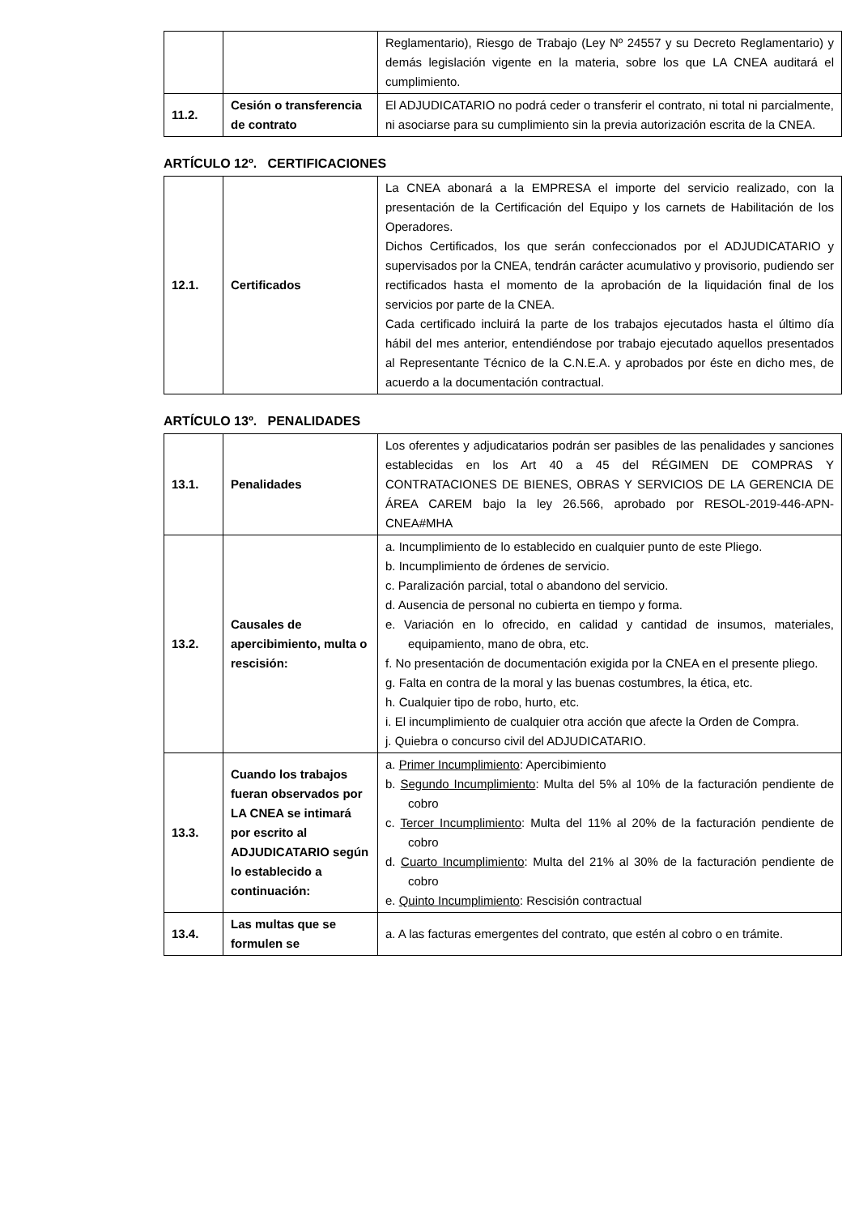| | | Reglamentario), Riesgo de Trabajo (Ley Nº 24557 y su Decreto Reglamentario) y demás legislación vigente en la materia, sobre los que LA CNEA auditará el cumplimiento. |
| 11.2. | Cesión o transferencia de contrato | El ADJUDICATARIO no podrá ceder o transferir el contrato, ni total ni parcialmente, ni asociarse para su cumplimiento sin la previa autorización escrita de la CNEA. |
ARTÍCULO 12º. CERTIFICACIONES
| 12.1. | Certificados | La CNEA abonará a la EMPRESA el importe del servicio realizado, con la presentación de la Certificación del Equipo y los carnets de Habilitación de los Operadores. Dichos Certificados, los que serán confeccionados por el ADJUDICATARIO y supervisados por la CNEA, tendrán carácter acumulativo y provisorio, pudiendo ser rectificados hasta el momento de la aprobación de la liquidación final de los servicios por parte de la CNEA. Cada certificado incluirá la parte de los trabajos ejecutados hasta el último día hábil del mes anterior, entendiéndose por trabajo ejecutado aquellos presentados al Representante Técnico de la C.N.E.A. y aprobados por éste en dicho mes, de acuerdo a la documentación contractual. |
ARTÍCULO 13º. PENALIDADES
| 13.1. | Penalidades | Los oferentes y adjudicatarios podrán ser pasibles de las penalidades y sanciones establecidas en los Art 40 a 45 del RÉGIMEN DE COMPRAS Y CONTRATACIONES DE BIENES, OBRAS Y SERVICIOS DE LA GERENCIA DE ÁREA CAREM bajo la ley 26.566, aprobado por RESOL-2019-446-APN-CNEA#MHA |
| 13.2. | Causales de apercibimiento, multa o rescisión: | a. Incumplimiento de lo establecido en cualquier punto de este Pliego. b. Incumplimiento de órdenes de servicio. c. Paralización parcial, total o abandono del servicio. d. Ausencia de personal no cubierta en tiempo y forma. e. Variación en lo ofrecido, en calidad y cantidad de insumos, materiales, equipamiento, mano de obra, etc. f. No presentación de documentación exigida por la CNEA en el presente pliego. g. Falta en contra de la moral y las buenas costumbres, la ética, etc. h. Cualquier tipo de robo, hurto, etc. i. El incumplimiento de cualquier otra acción que afecte la Orden de Compra. j. Quiebra o concurso civil del ADJUDICATARIO. |
| 13.3. | Cuando los trabajos fueran observados por LA CNEA se intimará por escrito al ADJUDICATARIO según lo establecido a continuación: | a. Primer Incumplimiento : Apercibimiento b. Segundo Incumplimiento : Multa del 5% al 10% de la facturación pendiente de cobro c. Tercer Incumplimiento : Multa del 11% al 20% de la facturación pendiente de cobro d. Cuarto Incumplimiento : Multa del 21% al 30% de la facturación pendiente de cobro e. Quinto Incumplimiento : Rescisión contractual |
| 13.4. | Las multas que se formulen se | a. A las facturas emergentes del contrato, que estén al cobro o en trámite. |